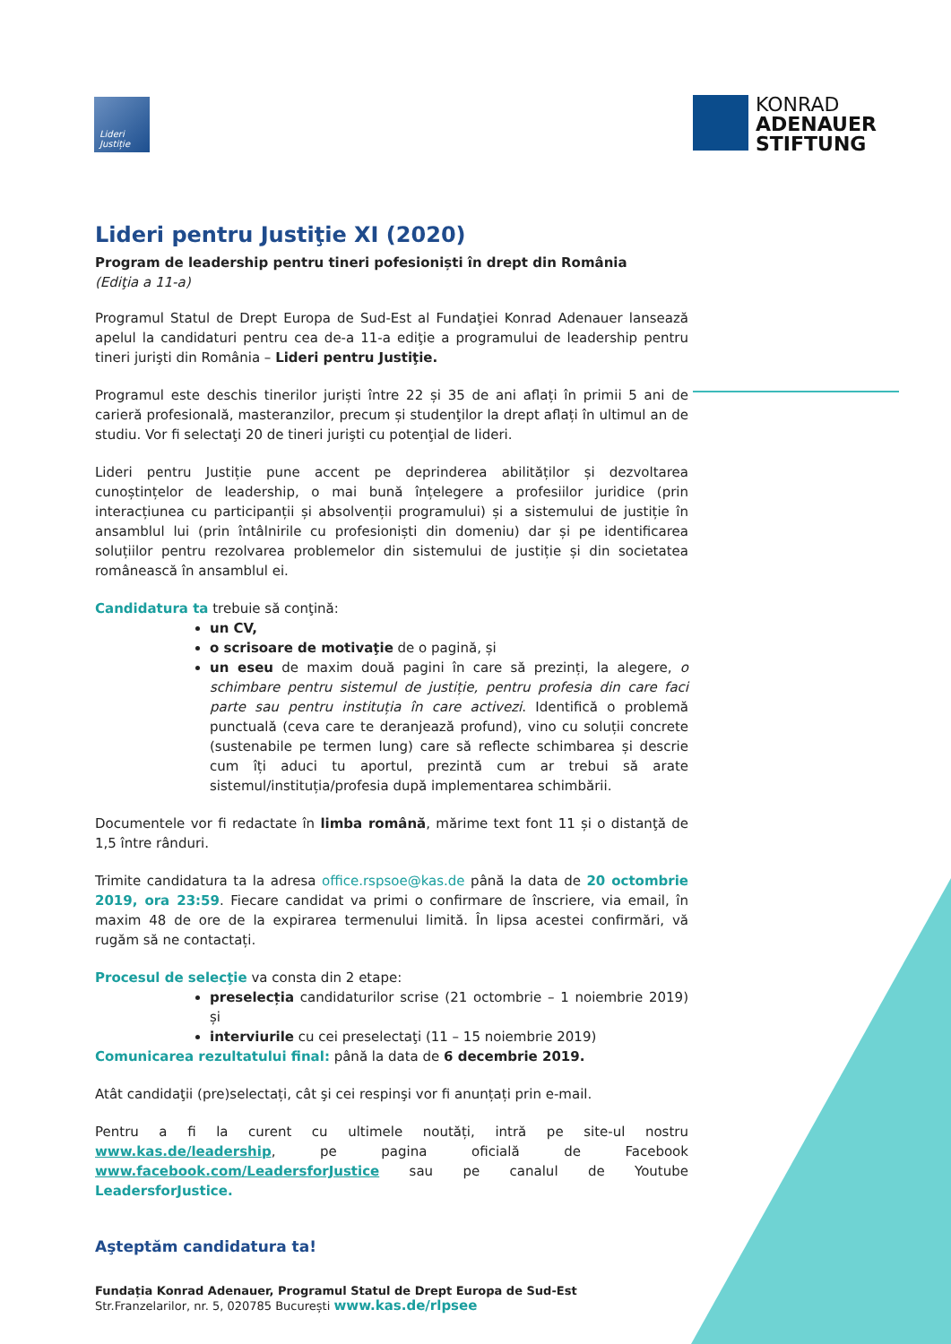Lideri
Justiție
KONRAD
ADENAUER
STIFTUNG
Lideri pentru Justiţie XI (2020)
Program de leadership pentru tineri pofesioniști în drept din România
(Ediţia a 11-a)
Programul Statul de Drept Europa de Sud-Est al Fundaţiei Konrad Adenauer lansează apelul la candidaturi pentru cea de-a 11-a ediţie a programului de leadership pentru tineri jurişti din România – Lideri pentru Justiţie.
Programul este deschis tinerilor juriști între 22 și 35 de ani aflați în primii 5 ani de carieră profesională, masteranzilor, precum și studenţilor la drept aflați în ultimul an de studiu. Vor fi selectaţi 20 de tineri jurişti cu potenţial de lideri.
Lideri pentru Justiție pune accent pe deprinderea abilităților și dezvoltarea cunoștințelor de leadership, o mai bună înțelegere a profesiilor juridice (prin interacțiunea cu participanții și absolvenții programului) și a sistemului de justiție în ansamblul lui (prin întâlnirile cu profesioniști din domeniu) dar și pe identificarea soluțiilor pentru rezolvarea problemelor din sistemului de justiție și din societatea românească în ansamblul ei.
Candidatura ta trebuie să conţină:
un CV,
o scrisoare de motivaţie de o pagină, și
un eseu de maxim două pagini în care să prezinți, la alegere, o schimbare pentru sistemul de justiție, pentru profesia din care faci parte sau pentru instituția în care activezi. Identifică o problemă punctuală (ceva care te deranjează profund), vino cu soluții concrete (sustenabile pe termen lung) care să reflecte schimbarea și descrie cum îți aduci tu aportul, prezintă cum ar trebui să arate sistemul/instituția/profesia după implementarea schimbării.
Documentele vor fi redactate în limba română, mărime text font 11 și o distanţă de 1,5 între rânduri.
Trimite candidatura ta la adresa office.rspsoe@kas.de până la data de 20 octombrie 2019, ora 23:59. Fiecare candidat va primi o confirmare de înscriere, via email, în maxim 48 de ore de la expirarea termenului limită. În lipsa acestei confirmări, vă rugăm să ne contactați.
Procesul de selecţie va consta din 2 etape:
preselecția candidaturilor scrise (21 octombrie – 1 noiembrie 2019) și
interviurile cu cei preselectaţi (11 – 15 noiembrie 2019)
Comunicarea rezultatului final: până la data de 6 decembrie 2019.
Atât candidaţii (pre)selectați, cât şi cei respinşi vor fi anunțați prin e-mail.
Pentru a fi la curent cu ultimele noutăți, intră pe site-ul nostru www.kas.de/leadership, pe pagina oficială de Facebook www.facebook.com/LeadersforJustice sau pe canalul de Youtube LeadersforJustice.
Aşteptăm candidatura ta!
Fundația Konrad Adenauer, Programul Statul de Drept Europa de Sud-Est
Str.Franzelarilor, nr. 5, 020785 București www.kas.de/rlpsee